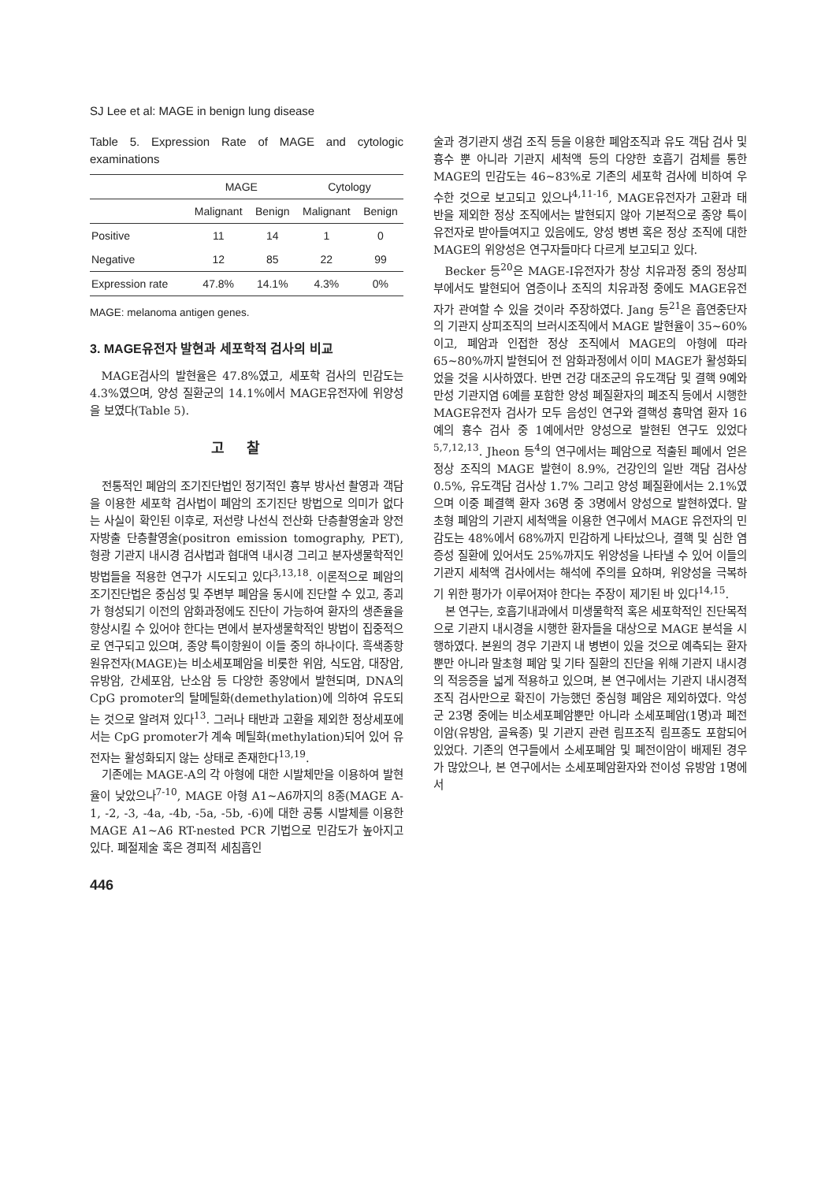SJ Lee et al: MAGE in benign lung disease
Table 5. Expression Rate of MAGE and cytologic examinations
| | MAGE | | Cytology | |
| --- | --- | --- | --- | --- |
| | Malignant | Benign | Malignant | Benign |
| Positive | 11 | 14 | 1 | 0 |
| Negative | 12 | 85 | 22 | 99 |
| Expression rate | 47.8% | 14.1% | 4.3% | 0% |
MAGE: melanoma antigen genes.
3. MAGE유전자 발현과 세포학적 검사의 비교
MAGE검사의 발현율은 47.8%였고, 세포학 검사의 민감도는 4.3%였으며, 양성 질환군의 14.1%에서 MAGE유전자에 위양성을 보였다(Table 5).
고찰
전통적인 폐암의 조기진단법인 정기적인 흉부 방사선 촬영과 객담을 이용한 세포학 검사법이 폐암의 조기진단 방법으로 의미가 없다는 사실이 확인된 이후로, 저선량 나선식 전산화 단층촬영술과 양전자방출 단층촬영술(positron emission tomography, PET), 형광 기관지 내시경 검사법과 협대역 내시경 그리고 분자생물학적인 방법들을 적용한 연구가 시도되고 있다<sup>3,13,18</sup>. 이론적으로 폐암의 조기진단법은 중심성 및 주변부 폐암을 동시에 진단할 수 있고, 종괴가 형성되기 이전의 암화과정에도 진단이 가능하여 환자의 생존율을 향상시킬 수 있어야 한다는 면에서 분자생물학적인 방법이 집중적으로 연구되고 있으며, 종양 특이항원이 이들 중의 하나이다. 흑색종항원유전자(MAGE)는 비소세포폐암을 비롯한 위암, 식도암, 대장암, 유방암, 간세포암, 난소암 등 다양한 종양에서 발현되며, DNA의 CpG promoter의 탈메틸화(demethylation)에 의하여 유도되는 것으로 알려져 있다<sup>13</sup>. 그러나 태반과 고환을 제외한 정상세포에서는 CpG promoter가 계속 메틸화(methylation)되어 있어 유전자는 활성화되지 않는 상태로 존재한다<sup>13,19</sup>.
기존에는 MAGE-A의 각 아형에 대한 시발체만을 이용하여 발현율이 낮았으나<sup>7-10</sup>, MAGE 아형 A1∼A6까지의 8종(MAGE A-1, -2, -3, -4a, -4b, -5a, -5b, -6)에 대한 공통 시발체를 이용한 MAGE A1∼A6 RT-nested PCR 기법으로 민감도가 높아지고 있다. 폐절제술 혹은 경피적 세침흡인
술과 경기관지 생검 조직 등을 이용한 폐암조직과 유도 객담 검사 및 흉수 뿐 아니라 기관지 세척액 등의 다양한 호흡기 검체를 통한 MAGE의 민감도는 46∼83%로 기존의 세포학 검사에 비하여 우수한 것으로 보고되고 있으나<sup>4,11-16</sup>, MAGE유전자가 고환과 태반을 제외한 정상 조직에서는 발현되지 않아 기본적으로 종양 특이유전자로 받아들여지고 있음에도, 양성 병변 혹은 정상 조직에 대한 MAGE의 위양성은 연구자들마다 다르게 보고되고 있다.
Becker 등<sup>20</sup>은 MAGE-I유전자가 창상 치유과정 중의 정상피부에서도 발현되어 염증이나 조직의 치유과정 중에도 MAGE유전자가 관여할 수 있을 것이라 주장하였다. Jang 등<sup>21</sup>은 흡연중단자의 기관지 상피조직의 브러시조직에서 MAGE 발현율이 35∼60%이고, 폐암과 인접한 정상 조직에서 MAGE의 아형에 따라 65∼80%까지 발현되어 전 암화과정에서 이미 MAGE가 활성화되었을 것을 시사하였다. 반면 건강 대조군의 유도객담 및 결핵 9예와 만성 기관지염 6예를 포함한 양성 폐질환자의 폐조직 등에서 시행한 MAGE유전자 검사가 모두 음성인 연구와 결핵성 흉막염 환자 16예의 흉수 검사 중 1예에서만 양성으로 발현된 연구도 있었다<sup>5,7,12,13</sup>. Jheon 등<sup>4</sup>의 연구에서는 폐암으로 적출된 폐에서 얻은 정상 조직의 MAGE 발현이 8.9%, 건강인의 일반 객담 검사상 0.5%, 유도객담 검사상 1.7% 그리고 양성 폐질환에서는 2.1%였으며 이중 폐결핵 환자 36명 중 3명에서 양성으로 발현하였다. 말초형 폐암의 기관지 세척액을 이용한 연구에서 MAGE 유전자의 민감도는 48%에서 68%까지 민감하게 나타났으나, 결핵 및 심한 염증성 질환에 있어서도 25%까지도 위양성을 나타낼 수 있어 이들의 기관지 세척액 검사에서는 해석에 주의를 요하며, 위양성을 극복하기 위한 평가가 이루어져야 한다는 주장이 제기된 바 있다<sup>14,15</sup>.
본 연구는, 호흡기내과에서 미생물학적 혹은 세포학적인 진단목적으로 기관지 내시경을 시행한 환자들을 대상으로 MAGE 분석을 시행하였다. 본원의 경우 기관지 내 병변이 있을 것으로 예측되는 환자뿐만 아니라 말초형 폐암 및 기타 질환의 진단을 위해 기관지 내시경의 적응증을 넓게 적용하고 있으며, 본 연구에서는 기관지 내시경적 조직 검사만으로 확진이 가능했던 중심형 폐암은 제외하였다. 악성군 23명 중에는 비소세포폐암뿐만 아니라 소세포폐암(1명)과 폐전이암(유방암, 골육종) 및 기관지 관련 림프조직 림프종도 포함되어 있었다. 기존의 연구들에서 소세포폐암 및 폐전이암이 배제된 경우가 많았으나, 본 연구에서는 소세포폐암환자와 전이성 유방암 1명에서
446